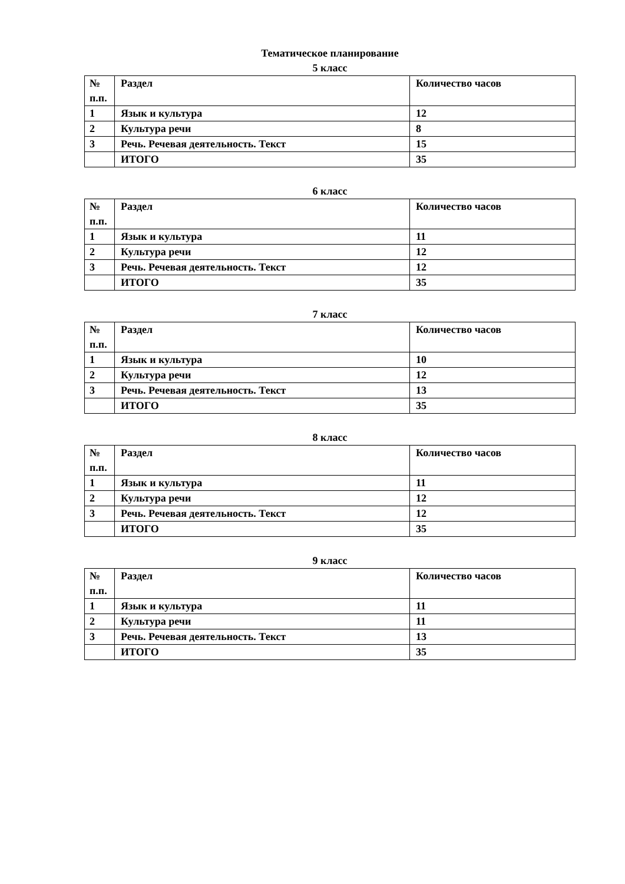Тематическое планирование
5 класс
| № п.п. | Раздел | Количество часов |
| --- | --- | --- |
| 1 | Язык и культура | 12 |
| 2 | Культура речи | 8 |
| 3 | Речь. Речевая деятельность. Текст | 15 |
| | ИТОГО | 35 |
6 класс
| № п.п. | Раздел | Количество часов |
| --- | --- | --- |
| 1 | Язык и культура | 11 |
| 2 | Культура речи | 12 |
| 3 | Речь. Речевая деятельность. Текст | 12 |
| | ИТОГО | 35 |
7 класс
| № п.п. | Раздел | Количество часов |
| --- | --- | --- |
| 1 | Язык и культура | 10 |
| 2 | Культура речи | 12 |
| 3 | Речь. Речевая деятельность. Текст | 13 |
| | ИТОГО | 35 |
8 класс
| № п.п. | Раздел | Количество часов |
| --- | --- | --- |
| 1 | Язык и культура | 11 |
| 2 | Культура речи | 12 |
| 3 | Речь. Речевая деятельность. Текст | 12 |
| | ИТОГО | 35 |
9 класс
| № п.п. | Раздел | Количество часов |
| --- | --- | --- |
| 1 | Язык и культура | 11 |
| 2 | Культура речи | 11 |
| 3 | Речь. Речевая деятельность. Текст | 13 |
| | ИТОГО | 35 |